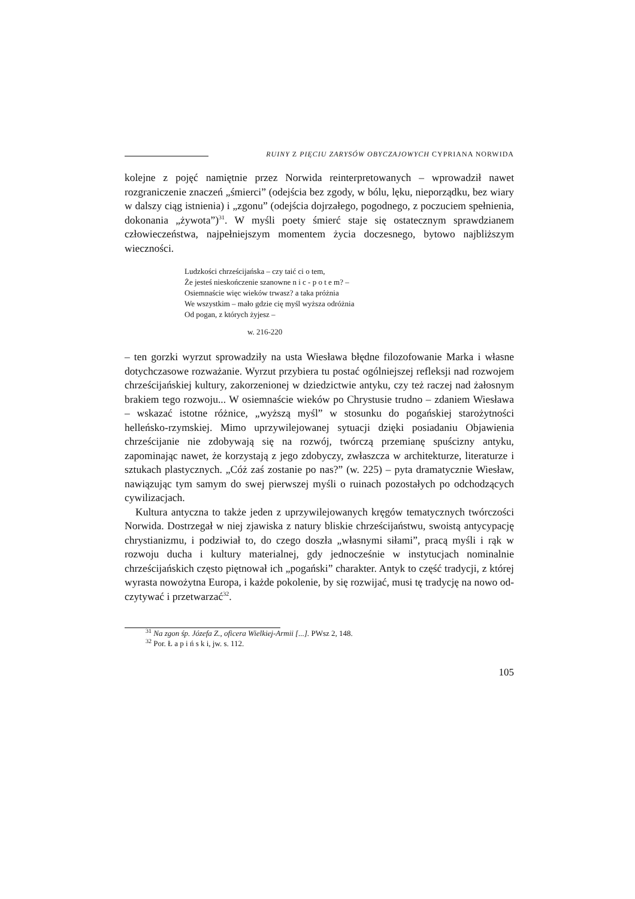RUINY Z PIĘCIU ZARYSÓW OBYCZAJOWYCH CYPRIANA NORWIDA
kolejne z pojęć namiętnie przez Norwida reinterpretowanych – wprowadził nawet rozgraniczenie znaczeń „śmierci” (odejścia bez zgody, w bólu, lęku, nieporządku, bez wiary w dalszy ciąg istnienia) i „zgonu” (odejścia doj­rzałego, pogodnego, z poczuciem spełnienia, dokonania „żywota”)<sup>31</sup>. W myś­li poety śmierć staje się ostatecznym sprawdzianem człowieczeństwa, naj­pełniejszym momentem życia doczesnego, bytowo najbliższym wieczności.
Ludzkości chrześcijańska – czy taić ci o tem,
Że jesteś nieskończenie szanowne n i c - p o t e m? –
Osiemnaście więc wieków trwasz? a taka próżnia
We wszystkim – mało gdzie cię myśl wyższa odróżnia
Od pogan, z których żyjesz –
w. 216-220
– ten gorzki wyrzut sprowadziły na usta Wiesława błędne filozofowanie Marka i własne dotychczasowe rozważanie. Wyrzut przybiera tu postać ogólniejszej refleksji nad rozwojem chrześcijańskiej kultury, zakorzenionej w dziedzictwie antyku, czy też raczej nad żałosnym brakiem tego rozwoju... W osiemnaście wieków po Chrystusie trudno – zdaniem Wiesława – wskazać istotne różnice, „wyższą myśl” w stosunku do pogańskiej starożytności helleńsko-rzymskiej. Mimo uprzywilejowanej sytuacji dzięki posiadaniu Objawienia chrześcijanie nie zdobywają się na rozwój, twórczą przemianę spuścizny antyku, zapominając nawet, że korzystają z jego zdobyczy, zwłaszcza w architekturze, literaturze i sztukach plastycznych. „Cóż zaś zostanie po nas?” (w. 225) – pyta dramatycznie Wiesław, nawiązując tym samym do swej pierwszej myśli o ruinach pozostałych po odchodzących cywilizacjach.
Kultura antyczna to także jeden z uprzywilejowanych kręgów tematycznych twórczości Norwida. Dostrzegał w niej zjawiska z natury bliskie chrześci­jaństwu, swoistą antycypację chrystianizmu, i podziwiał to, do czego doszła „własnymi siłami”, pracą myśli i rąk w rozwoju ducha i kultury materialnej, gdy jednocześnie w instytucjach nominalnie chrześcijańskich często piętnował ich „pogański” charakter. Antyk to część tradycji, z której wyrasta nowożytna Europa, i każde pokolenie, by się rozwijać, musi tę tradycję na nowo od­czytywać i przetwarzać<sup>32</sup>.
<sup>31</sup> Na zgon śp. Józefa Z., oficera Wielkiej-Armii [...]. PWsz 2, 148.
<sup>32</sup> Por. Ł a p i ń s k i, jw. s. 112.
105